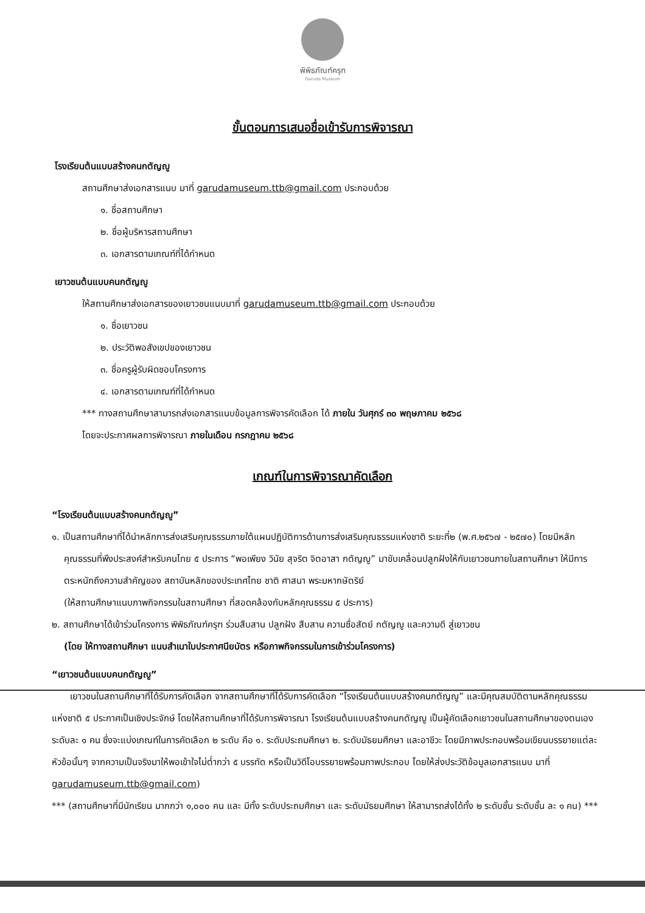พิพิธภัณฑ์ครุฑ
Garuda Museum
ขั้นตอนการเสนอชื่อเข้ารับการพิจารณา
โรงเรียนต้นแบบสร้างคนกตัญญู
สถานศึกษาส่งเอกสารแนบ มาที่ garudamuseum.ttb@gmail.com ประกอบด้วย
๑. ชื่อสถานศึกษา
๒. ชื่อผู้บริหารสถานศึกษา
๓. เอกสารตามเกณฑ์ที่ได้กำหนด
เยาวชนต้นแบบคนกตัญญู
ให้สถานศึกษาส่งเอกสารของเยาวชนแนบมาที่ garudamuseum.ttb@gmail.com ประกอบด้วย
๑. ชื่อเยาวชน
๒. ประวัติพอสังเขปของเยาวชน
๓. ชื่อครูผู้รับผิดชอบโครงการ
๔. เอกสารตามเกณฑ์ที่ได้กำหนด
*** ทางสถานศึกษาสามารถส่งเอกสารแนบข้อมูลการพิจารคัดเลือก ได้ ภายใน วันศุกร์ ๓๐ พฤษภาคม ๒๕๖๘
โดยจะประกาศผลการพิจารณา ภายในเดือน กรกฎาคม ๒๕๖๘
เกณฑ์ในการพิจารณาคัดเลือก
“โรงเรียนต้นแบบสร้างคนกตัญญู”
๑. เป็นสถานศึกษาที่ได้นำหลักการส่งเสริมคุณธรรมภายใต้แผนปฏิบัติการด้านการส่งเสริมคุณธรรมแห่งชาติ ระยะที่๒ (พ.ศ.๒๕๖๗ - ๒๕๗๐) โดยมีหลัก คุณธรรมที่พึงประสงค์สำหรับคนไทย ๕ ประการ “พอเพียง วินัย สุจริต จิตอาสา กตัญญู” มาขับเคลื่อนปลูกฝังให้กับเยาวชนภายในสถานศึกษา ให้มีการตระหนักถึงความสำคัญของ สถาบันหลักของประเทศไทย ชาติ ศาสนา พระมหากษัตริย์
(ให้สถานศึกษาแนบภาพกิจกรรมในสถานศึกษา ที่สอดคล้องกับหลักคุณธรรม ๕ ประการ)
๒. สถานศึกษาได้เข้าร่วมโครงการ พิพิธภัณฑ์ครุฑ ร่วมสืบสาน ปลูกฝัง สืบสาน ความซื่อสัตย์ กตัญญู และความดี สู่เยาวชน
(โดย ให้ทางสถานศึกษา แนบสำเนาใบประกาศนียบัตร หรือภาพกิจกรรมในการเข้าร่วมโครงการ)
“เยาวชนต้นแบบคนกตัญญู”
เยาวชนในสถานศึกษาที่ได้รับการคัดเลือก จากสถานศึกษาที่ได้รับการคัดเลือก “โรงเรียนต้นแบบสร้างคนกตัญญู” และมีคุณสมบัติตามหลักคุณธรรมแห่งชาติ ๕ ประกาศเป็นเชิงประจักษ์ โดยให้สถานศึกษาที่ได้รับการพิจารณา โรงเรียนต้นแบบสร้างคนกตัญญู เป็นผู้คัดเลือกเยาวชนในสถานศึกษาของตนเองระดับละ ๑ คน ซึ่งจะแบ่งเกณฑ์ในการคัดเลือก ๒ ระดับ คือ ๑. ระดับประถมศึกษา ๒. ระดับมัธยมศึกษา และอาชีวะ โดยมีภาพประกอบพร้อมเขียนบรรยายแต่ละหัวข้อนั้นๆ จากความเป็นจริงมาให้พอเข้าใจไม่ต่ำกว่า ๕ บรรทัด หรือเป็นวิดีโอบรรยายพร้อมภาพประกอบ โดยให้ส่งประวัติข้อมูลเอกสารแนบ มาที่ garudamuseum.ttb@gmail.com)
*** (สถานศึกษาที่มีนักเรียน มากกว่า ๑,๐๐๐ คน และ มีทั้ง ระดับประถมศึกษา และ ระดับมัธยมศึกษา ให้สามารถส่งได้ทั้ง ๒ ระดับชั้น ระดับชั้น ละ ๑ คน) ***